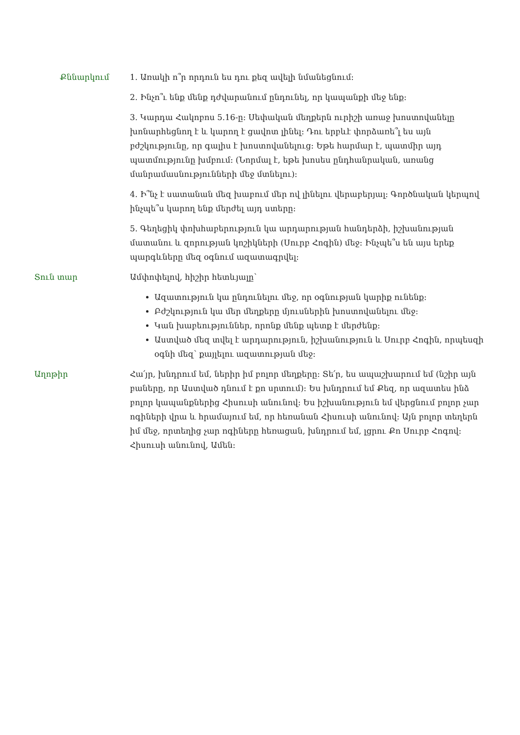Քննարկում 1. Առակի ո՞ր որդուն ես դու քեզ ավելի նմանեցնում:
2. Ինչո՞ւ ենք մենք դժվարանում ընդունել, որ կապանքի մեջ ենք:
3. Կարդա Հակոբոս 5.16-ը: Սեփական մեղքերն ուրիշի առաջ խոստովանելը խոնարհեցնող է և կարող է ցավոտ լինել: Դու երբևէ փորձառե՞լ ես այն բժշկությունը, որ գալիս է խոստովանելուց: Եթե հարմար է, պատմիր այդ պատմությունը խմբում: (Նորմալ է, եթե խոսես ընդհանրական, առանց մանրամասնությունների մեջ մտնելու):
4. Ի՞նչ է սատանան մեզ խաբում մեր ով լինելու վերաբերյալ: Գործնական կերպով ինչպե՞ս կարող ենք մերժել այդ ստերը:
5. Գեղեցիկ փոխհաբերություն կա արդարության հանդերձի, իշխանության մատանու և զորության կոշիկների (Սուրբ Հոգին) մեջ: Ինչպե՞ս են այս երեք պարգևները մեզ օգնում ազատագրվել:
Տուն տար Ամփոփելով, հիշիր հետևյալը՝
Ազատություն կա ընդունելու մեջ, որ օգնության կարիք ունենք:
Բժշկություն կա մեր մեղքերը մյուսներին խոստովանելու մեջ:
Կան խաբեություններ, որոնք մենք պետք է մերժենք:
Աստված մեզ տվել է արդարություն, իշխանություն և Սուրբ Հոգին, որպեսզի օգնի մեզ՝ քայլելու ազատության մեջ:
Աղոթիր Հա՛յր, խնդրում եմ, ներիր իմ բոլոր մեղքերը: Տե՛ր, ես ապաշխարում եմ (նշիր այն բաները, որ Աստված դնում է քո սրտում): Ես խնդրում եմ Քեզ, որ ազատես ինձ բոլոր կապանքներից Հիսուսի անունով: Ես իշխանություն եմ վերցնում բոլոր չար ոգիների վրա և հրամայում եմ, որ հեռանան Հիսուսի անունով: Այն բոլոր տեղերն իմ մեջ, որտեղից չար ոգիները հեռացան, խնդրում եմ, լցրու Քո Սուրբ Հոգով: Հիսուսի անունով, Ամեն: